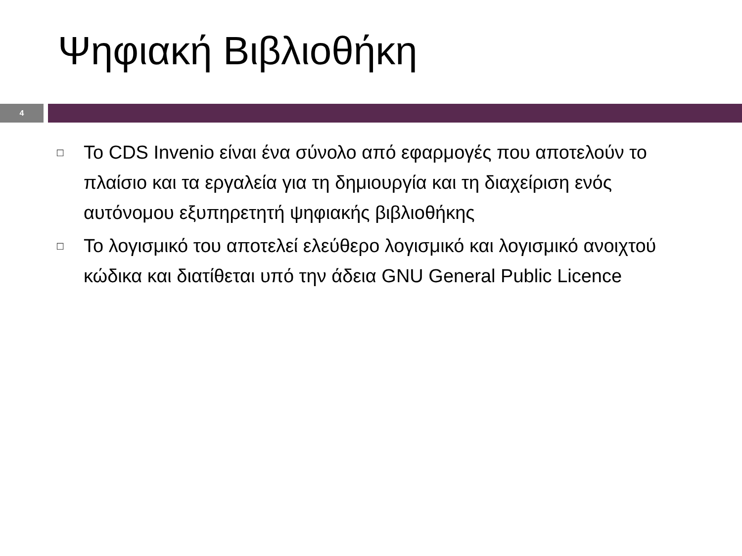Ψηφιακή Βιβλιοθήκη
4
□ Το CDS Invenio είναι ένα σύνολο από εφαρμογές που αποτελούν το πλαίσιο και τα εργαλεία για τη δημιουργία και τη διαχείριση ενός αυτόνομου εξυπηρετητή ψηφιακής βιβλιοθήκης
□ Το λογισμικό του αποτελεί ελεύθερο λογισμικό και λογισμικό ανοιχτού κώδικα και διατίθεται υπό την άδεια GNU General Public Licence